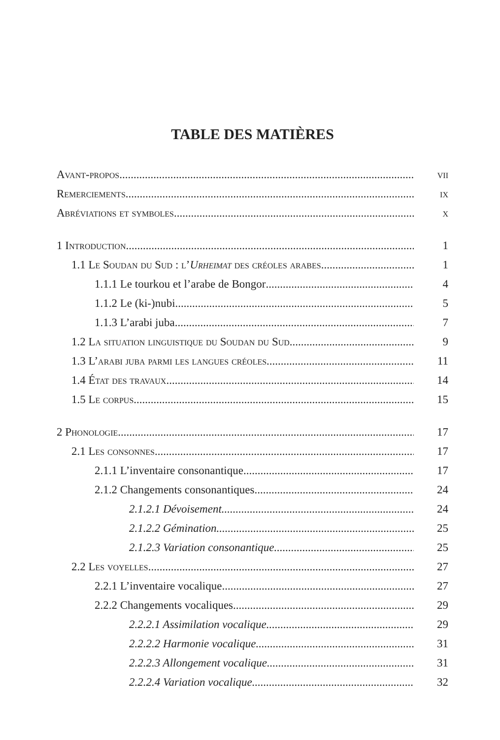TABLE DES MATIÈRES
Avant-propos vii
Remerciements ix
Abréviations et symboles x
1 Introduction 1
1.1 Le Soudan du Sud : l’Urheimat des créoles arabes 1
1.1.1 Le tourkou et l’arabe de Bongor 4
1.1.2 Le (ki-)nubi 5
1.1.3 L’arabi juba 7
1.2 La situation linguistique du Soudan du Sud 9
1.3 L’arabi juba parmi les langues créoles 11
1.4 État des travaux 14
1.5 Le corpus 15
2 Phonologie 17
2.1 Les consonnes 17
2.1.1 L’inventaire consonantique 17
2.1.2 Changements consonantiques 24
2.1.2.1 Dévoisement 24
2.1.2.2 Gémination 25
2.1.2.3 Variation consonantique 25
2.2 Les voyelles 27
2.2.1 L’inventaire vocalique 27
2.2.2 Changements vocaliques 29
2.2.2.1 Assimilation vocalique 29
2.2.2.2 Harmonie vocalique 31
2.2.2.3 Allongement vocalique 31
2.2.2.4 Variation vocalique 32